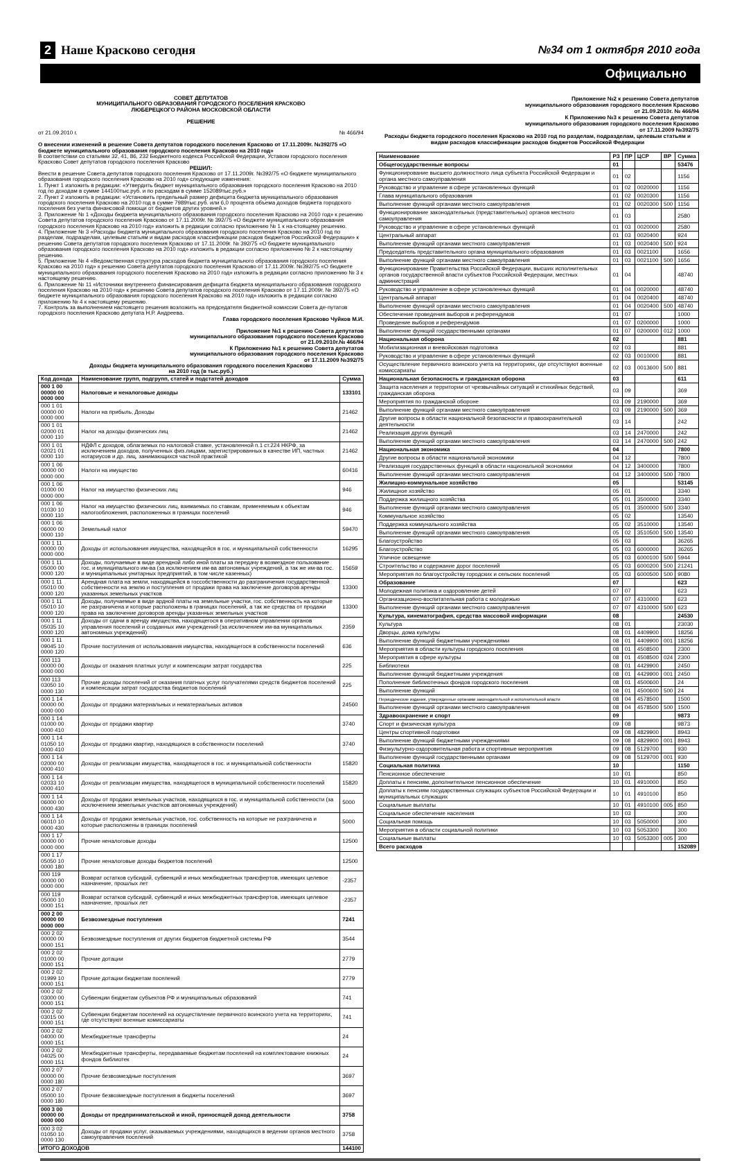2 Наше Красково сегодня №34 от 1 октября 2010 года
Официально
СОВЕТ ДЕПУТАТОВ
МУНИЦИПАЛЬНОГО ОБРАЗОВАНИЯ ГОРОДСКОГО ПОСЕЛЕНИЯ КРАСКОВО
ЛЮБЕРЕЦКОГО РАЙОНА МОСКОВСКОЙ ОБЛАСТИ
РЕШЕНИЕ
от 21.09.2010 г. № 466/94
О внесении изменений в решение Совета депутатов городского поселения Красково от 17.11.2009г. №392/75 «О бюджете муниципального образования городского поселения Красково на 2010 год»
В соответствии со статьями 32, 41, 86, 232 Бюджетного кодекса Российской Федерации, Уставом городского поселения Красково Совет депутатов городского поселения Красково
РЕШИЛ:
Внести в решение Совета депутатов городского поселения Красково от 17.11.2009г. №392/75 «О бюджете муниципального образования городского поселения Красково на 2010 год» следующие изменения:
1. Пункт 1 изложить в редакции: «Утвердить бюджет муниципального образования городского поселения Красково на 2010 год по доходам в сумме 144100тыс.руб. и по расходам в сумме 152089тыс.руб.»
2. Пункт 2 изложить в редакции: «Установить предельный размер дефицита бюджета муниципального образования городского поселения Красково на 2010 год в сумме 7989тыс.руб. или 6,0 процента объема доходов бюджета городского поселения без учета финансовой помощи от бюджетов других уровней.»
3. Приложение № 1 «Доходы бюджета муниципального образования городского поселения Красково на 2010 год» к решению Совета депутатов городского поселения Красково от 17.11.2009г. № 392/75 «О бюджете муниципального образования городского поселения Красково на 2010 год» изложить в редакции согласно приложению № 1 к на-стоящему решению.
4. Приложение № 3 «Расходы бюджета муниципального образования городского поселения Красково на 2010 год по разделам, подразделам, целевым статьям и видам расходов классификации расходов бюджетов Российской Федерации» к решению Совета депутатов городского поселения Красково от 17.11.2009г. № 392/75 «О бюджете муниципального образования городского поселения Красково на 2010 год» изложить в редакции согласно приложению № 2 к настоящему решению.
5. Приложение № 4 «Ведомственная структура расходов бюджета муниципального образования городского поселения Красково на 2010 год» к решению Совета депутатов городского поселения Красково от 17.11.2009г. №392/75 «О бюджете муниципального образования городского поселения Красково на 2010 год» изложить в редакции согласно приложению № 3 к настоящему решению.
6. Приложение № 11 «Источники внутреннего финансирования дефицита бюджета муниципального образования городского поселения Красково на 2010 год» к решению Совета депутатов городского поселения Красково от 17.11.2009г. № 392/75 «О бюджете муниципального образования городского поселения Красково на 2010 год» изложить в редакции согласно приложению № 4 к настоящему решению.
7. Контроль за выполнением настоящего решения возложить на председателя бюджетной комиссии Совета де-путатов городского поселения Красково депутата Н.Р. Андреева.
Глава городского поселения Красково Чуйков М.И.
Приложение №1 к решению Совета депутатов
муниципального образования городского поселения Красково
от 21.09.2010г.№ 466/94
К Приложению №1 к решению Совета депутатов
муниципального образования городского поселения Красково
от 17.11.2009 №392/75
Доходы бюджета муниципального образования городского поселения Красково
на 2010 год (в тыс.руб.)
| Код дохода | Наименование групп, подгрупп, статей и подстатей доходов | Сумма |
| --- | --- | --- |
| 000 1 00 00000 00 0000 000 | Налоговые и неналоговые доходы | 133101 |
| 000 1 01 00000 00 0000 000 | Налоги на прибыль, Доходы | 21462 |
| 000 1 01 02000 01 0000 110 | Налог на доходы физических лиц | 21462 |
| 000 1 01 02021 01 0000 110 | НДФЛ с доходов, облагаемых по налоговой ставке, установленной п.1 ст.224 НКРФ, за исключением доходов, полученных физ.лицами, зарегистрированных в качестве ИП, частных нотариусов и др. лиц, занимающихся частной практикой | 21462 |
| 000 1 06 00000 00 0000 000 | Налоги на имущество | 60416 |
| 000 1 06 01000 00 0000 000 | Налог на имущество физических лиц | 946 |
| 000 1 06 01030 10 0000 110 | Налог на имущество физических лиц, взимаемых по ставкам, применяемым к объектам налогообложения, расположенных в границах поселений | 946 |
| 000 1 06 06000 00 0000 110 | Земельный налог | 59470 |
| 000 1 11 00000 00 0000 000 | Доходы от использования имущества, находящейся в гос. и муниципальной собственности | 16295 |
| 000 1 11 05000 00 0000 120 | Доходы, получаемые в виде арендной либо иной платы за передачу в возмездное пользование гос. и муниципального им-ва (за исключением им-ва автономных учреждений, а так же им-ва гос. и муниципальных унитарных предприятий, в том числе казенных) | 15659 |
| 000 1 11 05010 00 0000 120 | Арендная плата на земли, находящейся в госсобственности до разграничения государственной собственности на землю и поступления от продажи права на заключение договоров аренды указанных земельных участков | 13300 |
| 000 1 11 05010 10 0000 120 | Доходы, получаемые в виде ардной платы на земельные участки, гос. собственность на которые не разграничена и которые расположены в границах поселений, а так же средства от продажи права на заключение договоров аренды указанных земельных участков | 13300 |
| 000 1 11 05035 10 0000 120 | Доходы от сдачи в аренду имущества, находящегося в оперативном управлении органов управления поселений и созданных ими учреждений (за исключением им-ва муниципальных автономных учреждений) | 2359 |
| 000 1 11 09045 10 0000 120 | Прочие поступления от использования имущества, находящегося в собственности поселений | 636 |
| 000 113 00000 00 0000 000 | Доходы от оказания платных услуг и компенсации затрат государства | 225 |
| 000 113 03050 10 0000 130 | Прочие доходы поселений от оказания платных услуг получателями средств бюджетов поселений и компенсации затрат государства бюджетов поселений | 225 |
| 000 1 14 00000 00 0000 000 | Доходы от продажи материальных и нематериальных активов | 24560 |
| 000 1 14 01000 00 0000 410 | Доходы от продажи квартир | 3740 |
| 000 1 14 01050 10 0000 410 | Доходы от продажи квартир, находящихся в собственности поселений | 3740 |
| 000 1 14 02000 00 0000 410 | Доходы от реализации имущества, находящегося в гос. и муниципальной собственности | 15820 |
| 000 1 14 02033 10 0000 410 | Доходы от реализации имущества, находящегося в муниципальной собственности поселений | 15820 |
| 000 1 14 06000 00 0000 430 | Доходы от продажи земельных участков, находящихся в гос. и муниципальной собственности (за исключением земельных участков автономных учреждений) | 5000 |
| 000 1 14 06010 10 0000 430 | Доходы от продажи земельных участков, гос. собственность на которые не разграничена и которые расположены в границах поселений | 5000 |
| 000 1 17 00000 00 0000 000 | Прочие неналоговые доходы | 12500 |
| 000 1 17 05050 10 0000 180 | Прочие неналоговые доходы бюджетов поселений | 12500 |
| 000 119 00000 00 0000 000 | Возврат остатков субсидий, субвенций и иных межбюджетных трансфертов, имеющих целевое назначение, прошлых лет | -2357 |
| 000 119 05000 10 0000 151 | Возврат остатков субсидий, субвенций и иных межбюджетных трансфертов, имеющих целевое назначение, прошлых лет | -2357 |
| 000 2 00 00000 00 0000 000 | Безвозмездные поступления | 7241 |
| 000 2 02 00000 00 0000 151 | Безвозмездные поступления от других бюджетов бюджетной системы РФ | 3544 |
| 000 2 02 01000 00 0000 151 | Прочие дотации | 2779 |
| 000 2 02 01999 10 0000 151 | Прочие дотации бюджетам поселений | 2779 |
| 000 2 02 03000 00 0000 151 | Субвенции бюджетам субъектов РФ и муниципальных образований | 741 |
| 000 2 02 03015 00 0000 151 | Субвенции бюджетам поселений на осуществление первичного воинского учета на территориях, где отсутствуют военные комиссариаты | 741 |
| 000 2 02 04000 00 0000 151 | Межбюджетные трансферты | 24 |
| 000 2 02 04025 00 0000 151 | Межбюджетные трансферты, передаваемые бюджетам поселений на комплектование книжных фондов библиотек | 24 |
| 000 2 07 00000 00 0000 180 | Прочие безвозмездные поступления | 3697 |
| 000 2 07 05000 10 0000 180 | Прочие безвозмездные поступления в бюджеты поселений | 3697 |
| 000 3 00 00000 00 0000 000 | Доходы от предпринимательской и иной, приносящей доход деятельности | 3758 |
| 000 3 02 01050 10 0000 130 | Доходы от продажи услуг, оказываемых учреждениями, находящихся в ведении органов местного самоуправления поселений | 3758 |
| ИТОГО ДОХОДОВ | | 144100 |
Приложение №2 к решению Совета депутатов
муниципального образования городского поселения Красково
от 21.09.2010г. № 466/94
К Приложению №3 к решению Совета депутатов
муниципального образования городского поселения Красково
от 17.11.2009 №392/75
Расходы бюджета городского поселения Красково на 2010 год по разделам, подразделам, целевым статьям и видам расходов классификации расходов бюджетов Российской Федерации
| Наименование | РЗ | ПР | ЦСР | ВР | Сумма |
| --- | --- | --- | --- | --- | --- |
| Общегосударственные вопросы | 01 | | | | 53476 |
| Функционирование высшего должностного лица субъекта Российской Федерации и органа местного самоуправления | 01 | 02 | | | 1156 |
| Руководство и управление в сфере установленных функций | 01 | 02 | 0020000 | | 1156 |
| Глава муниципального образования | 01 | 02 | 0020300 | | 1156 |
| Выполнение функций органами местного самоуправления | 01 | 02 | 0020300 | 500 | 1156 |
| Функционирование законодательных (представительных) органов местного самоуправления | 01 | 03 | | | 2580 |
| Руководство и управление в сфере установленных функций | 01 | 03 | 0020000 | | 2580 |
| Центральный аппарат | 01 | 03 | 0020400 | | 924 |
| Выполнение функций органами местного самоуправления | 01 | 03 | 0020400 | 500 | 924 |
| Председатель представительного органа муниципального образования | 01 | 03 | 0021100 | | 1656 |
| Выполнение функций органами местного самоуправления | 01 | 03 | 0021100 | 500 | 1656 |
| Функционирование Правительства Российской Федерации, высших исполнительных органов государственной власти субъектов Российской Федерации, местных администраций | 01 | 04 | | | 48740 |
| Руководство и управление в сфере установленных функций | 01 | 04 | 0020000 | | 48740 |
| Центральный аппарат | 01 | 04 | 0020400 | | 48740 |
| Выполнение функций органами местного самоуправления | 01 | 04 | 0020400 | 500 | 48740 |
| Обеспечение проведения выборов и референдумов | 01 | 07 | | | 1000 |
| Проведение выборов и референдумов | 01 | 07 | 0200000 | | 1000 |
| Выполнение функций государственными органами | 01 | 07 | 0200000 | 012 | 1000 |
| Национальная оборона | 02 | | | | 881 |
| Мобилизационная и вневойсковая подготовка | 02 | 03 | | | 881 |
| Руководство и управление в сфере установленных функций | 02 | 03 | 0010000 | | 881 |
| Осуществление первичного воинского учета на территориях, где отсутствуют военные комиссариаты | 02 | 03 | 0013600 | 500 | 881 |
| Национальная безопасность и гражданская оборона | 03 | | | | 611 |
| Защита населения и территории от чрезвычайных ситуаций и стихийных бедствий, гражданская оборона | 03 | 09 | | | 369 |
| Мероприятия по гражданской обороне | 03 | 09 | 2190000 | | 369 |
| Выполнение функций органами местного самоуправления | 03 | 09 | 2190000 | 500 | 369 |
| Другие вопросы в области национальной безопасности и правоохранительной деятельности | 03 | 14 | | | 242 |
| Реализация других функций | 03 | 14 | 2470000 | | 242 |
| Выполнение функций органами местного самоуправления | 03 | 14 | 2470000 | 500 | 242 |
| Национальная экономика | 04 | | | | 7800 |
| Другие вопросы в области национальной экономики | 04 | 12 | | | 7800 |
| Реализация государственных функций в области национальной экономики | 04 | 12 | 3400000 | | 7800 |
| Выполнение функций органами местного самоуправления | 04 | 12 | 3400000 | 500 | 7800 |
| Жилищно-коммунальное хозяйство | 05 | | | | 53145 |
| Жилищное хозяйство | 05 | 01 | | | 3340 |
| Поддержка жилищного хозяйства | 05 | 01 | 3500000 | | 3340 |
| Выполнение функций органами местного самоуправления | 05 | 01 | 3500000 | 500 | 3340 |
| Коммунальное хозяйство | 05 | 02 | | | 13540 |
| Поддержка коммунального хозяйства | 05 | 02 | 3510000 | | 13540 |
| Выполнение функций органами местного самоуправления | 05 | 02 | 3510500 | 500 | 13540 |
| Благоустройство | 05 | 03 | | | 36265 |
| Благоустройство | 05 | 03 | 6000000 | | 36265 |
| Уличное освещение | 05 | 03 | 6000100 | 500 | 5944 |
| Строительство и содержание дорог поселений | 05 | 03 | 6000200 | 500 | 21241 |
| Мероприятия по благоустройству городских и сельских поселений | 05 | 03 | 6000500 | 500 | 9080 |
| Образование | 07 | | | | 623 |
| Молодежная политика и оздоровление детей | 07 | 07 | | | 623 |
| Организационно-воспитательная работа с молодежью | 07 | 07 | 4310000 | | 623 |
| Выполнение функций органами местного самоуправления | 07 | 07 | 4310000 | 500 | 623 |
| Культура, кинематография, средства массовой информации | 08 | | | | 24530 |
| Культура | 08 | 01 | | | 23030 |
| Дворцы, дома культуры | 08 | 01 | 4409900 | | 18256 |
| Выполнение функций бюджетными учреждениями | 08 | 01 | 4409900 | 001 | 18256 |
| Мероприятия в области культуры городского поселения | 08 | 01 | 4508500 | | 2300 |
| Мероприятия в сфере культуры | 08 | 01 | 4508500 | 024 | 2300 |
| Библиотеки | 08 | 01 | 4429900 | | 2450 |
| Выполнение функций бюджетными учреждения | 08 | 01 | 4429900 | 001 | 2450 |
| Пополнение библиотечных фондов городского поселения | 08 | 01 | 4500600 | | 24 |
| Выполнение функций | 08 | 01 | 4500600 | 500 | 24 |
| Периодические издания, утвержденные органами законодательной и исполнительной власти | 08 | 04 | 4578500 | | 1500 |
| Выполнение функций органами местного самоуправления | 08 | 04 | 4578500 | 500 | 1500 |
| Здравоохранение и спорт | 09 | | | | 9873 |
| Спорт и физическая культура | 09 | 08 | | | 9873 |
| Центры спортивной подготовки | 09 | 08 | 4829900 | | 8943 |
| Выполнение функций бюджетными учреждениями | 09 | 08 | 4829900 | 001 | 8943 |
| Физкультурно-оздоровительная работа и спортивные мероприятия | 09 | 08 | 5129700 | | 930 |
| Выполнение функций государственными органами | 09 | 08 | 5129700 | 001 | 930 |
| Социальная политика | 10 | | | | 1150 |
| Пенсионное обеспечение | 10 | 01 | | | 850 |
| Доплаты к пенсиям, дополнительное пенсионное обеспечение | 10 | 01 | 4910000 | | 850 |
| Доплаты к пенсиям государственных служащих субъектов Российской Федерации и муниципальных служащих | 10 | 01 | 4910100 | | 850 |
| Социальные выплаты | 10 | 01 | 4910100 | 005 | 850 |
| Социальное обеспечение населения | 10 | 03 | | | 300 |
| Социальная помощь | 10 | 03 | 5050000 | | 300 |
| Мероприятия в области социальной политики | 10 | 03 | 5053300 | | 300 |
| Социальные выплаты | 10 | 03 | 5053300 | 005 | 300 |
| Всего расходов | | | | | 152089 |